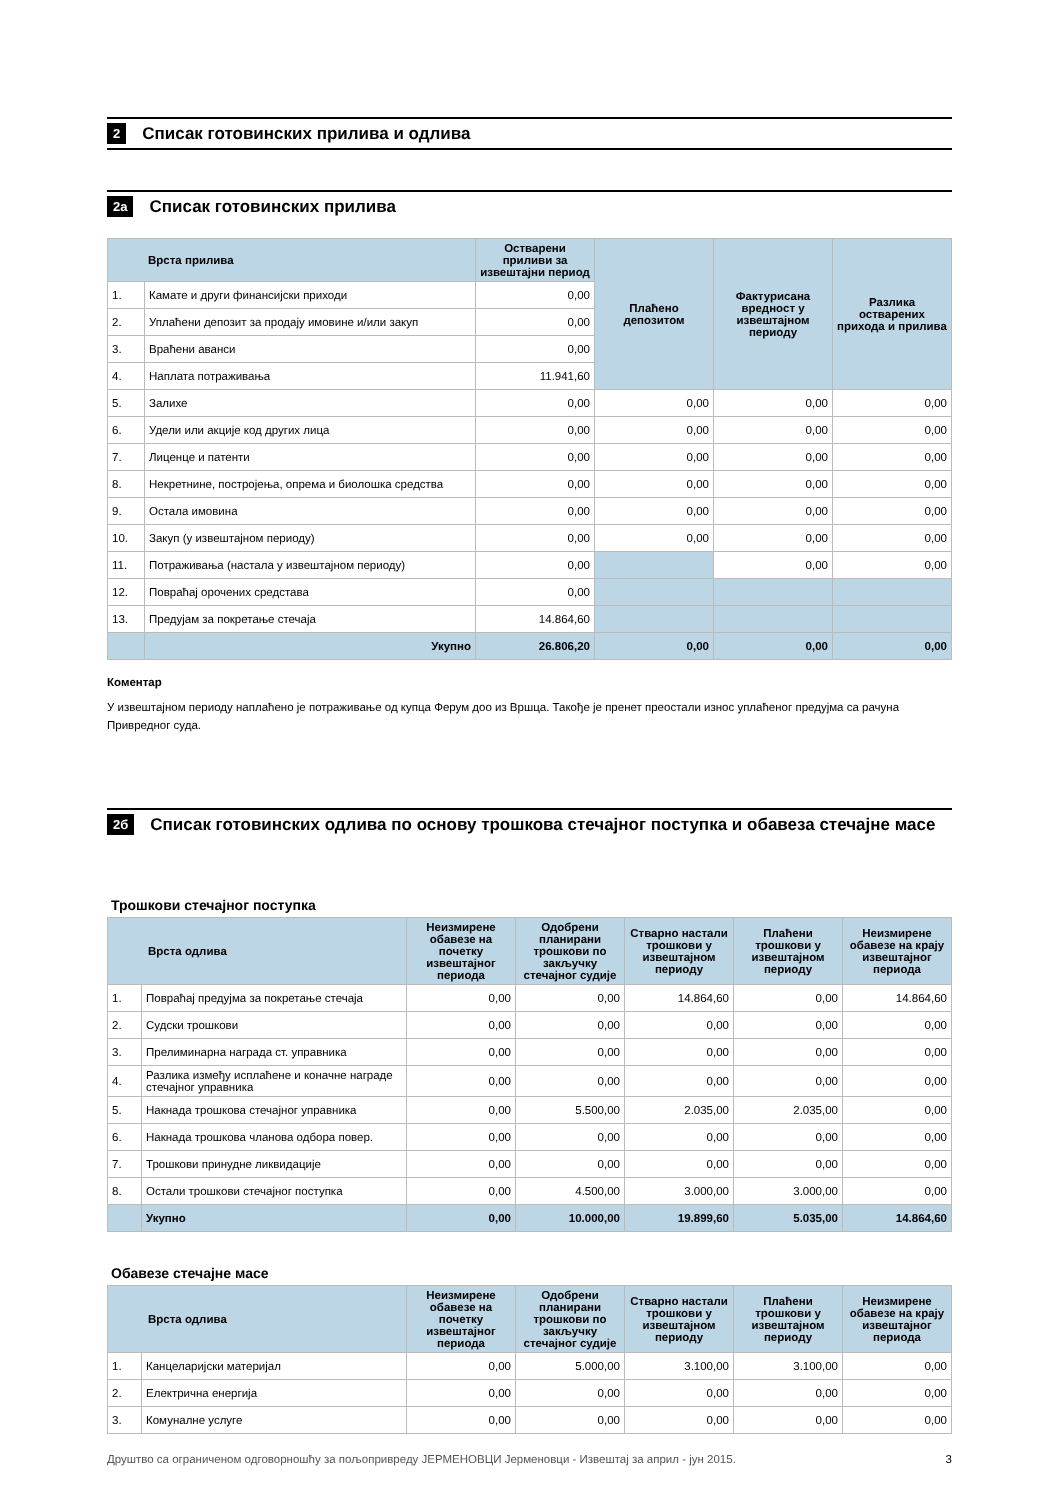2
Списак готовинских прилива и одлива
2а
Списак готовинских прилива
| Врста прилива | | Остварени приливи за извештајни период | Плаћено депозитом | Фактурисана вредност у извештајном периоду | Разлика остварених прихода и прилива |
| --- | --- | --- | --- | --- | --- |
| 1. | Камате и други финансијски приходи | 0,00 | | | |
| 2. | Уплаћени депозит за продају имовине и/или закуп | 0,00 | | | |
| 3. | Враћени аванси | 0,00 | | | |
| 4. | Наплата потраживања | 11.941,60 | | | |
| 5. | Залихе | 0,00 | 0,00 | 0,00 | 0,00 |
| 6. | Удели или акције код других лица | 0,00 | 0,00 | 0,00 | 0,00 |
| 7. | Лиценце и патенти | 0,00 | 0,00 | 0,00 | 0,00 |
| 8. | Некретнине, постројења, опрема и биолошка средства | 0,00 | 0,00 | 0,00 | 0,00 |
| 9. | Остала имовина | 0,00 | 0,00 | 0,00 | 0,00 |
| 10. | Закуп (у извештајном периоду) | 0,00 | 0,00 | 0,00 | 0,00 |
| 11. | Потраживања (настала у извештајном периоду) | 0,00 | | 0,00 | 0,00 |
| 12. | Повраћај орочених средстава | 0,00 | | | |
| 13. | Предујам за покретање стечаја | 14.864,60 | | | |
| | Укупно | 26.806,20 | 0,00 | 0,00 | 0,00 |
Коментар
У извештајном периоду наплаћено је потраживање од купца Ферум доо из Вршца. Такође је пренет преостали износ уплаћеног предујма са рачуна Привредног суда.
2б
Списак готовинских одлива по основу трошкова стечајног поступка и обавеза стечајне масе
Трошкови стечајног поступка
| Врста одлива | | Неизмирене обавезе на почетку извештајног периода | Одобрени планирани трошкови по закључку стечајног судије | Стварно настали трошкови у извештајном периоду | Плаћени трошкови у извештајном периоду | Неизмирене обавезе на крају извештајног периода |
| --- | --- | --- | --- | --- | --- | --- |
| 1. | Повраћај предујма за покретање стечаја | 0,00 | 0,00 | 14.864,60 | 0,00 | 14.864,60 |
| 2. | Судски трошкови | 0,00 | 0,00 | 0,00 | 0,00 | 0,00 |
| 3. | Прелиминарна награда ст. управника | 0,00 | 0,00 | 0,00 | 0,00 | 0,00 |
| 4. | Разлика између исплаћене и коначне награде стечајног управника | 0,00 | 0,00 | 0,00 | 0,00 | 0,00 |
| 5. | Накнада трошкова стечајног управника | 0,00 | 5.500,00 | 2.035,00 | 2.035,00 | 0,00 |
| 6. | Накнада трошкова чланова одбора повер. | 0,00 | 0,00 | 0,00 | 0,00 | 0,00 |
| 7. | Трошкови принудне ликвидације | 0,00 | 0,00 | 0,00 | 0,00 | 0,00 |
| 8. | Остали трошкови стечајног поступка | 0,00 | 4.500,00 | 3.000,00 | 3.000,00 | 0,00 |
| | Укупно | 0,00 | 10.000,00 | 19.899,60 | 5.035,00 | 14.864,60 |
Обавезе стечајне масе
| Врста одлива | | Неизмирене обавезе на почетку извештајног периода | Одобрени планирани трошкови по закључку стечајног судије | Стварно настали трошкови у извештајном периоду | Плаћени трошкови у извештајном периоду | Неизмирене обавезе на крају извештајног периода |
| --- | --- | --- | --- | --- | --- | --- |
| 1. | Канцеларијски материјал | 0,00 | 5.000,00 | 3.100,00 | 3.100,00 | 0,00 |
| 2. | Електрична енергија | 0,00 | 0,00 | 0,00 | 0,00 | 0,00 |
| 3. | Комуналне услуге | 0,00 | 0,00 | 0,00 | 0,00 | 0,00 |
Друштво са ограниченом одговорношћу за пољопривреду ЈЕРМЕНОВЦИ Јерменовци - Извештај за април - јун 2015. 3